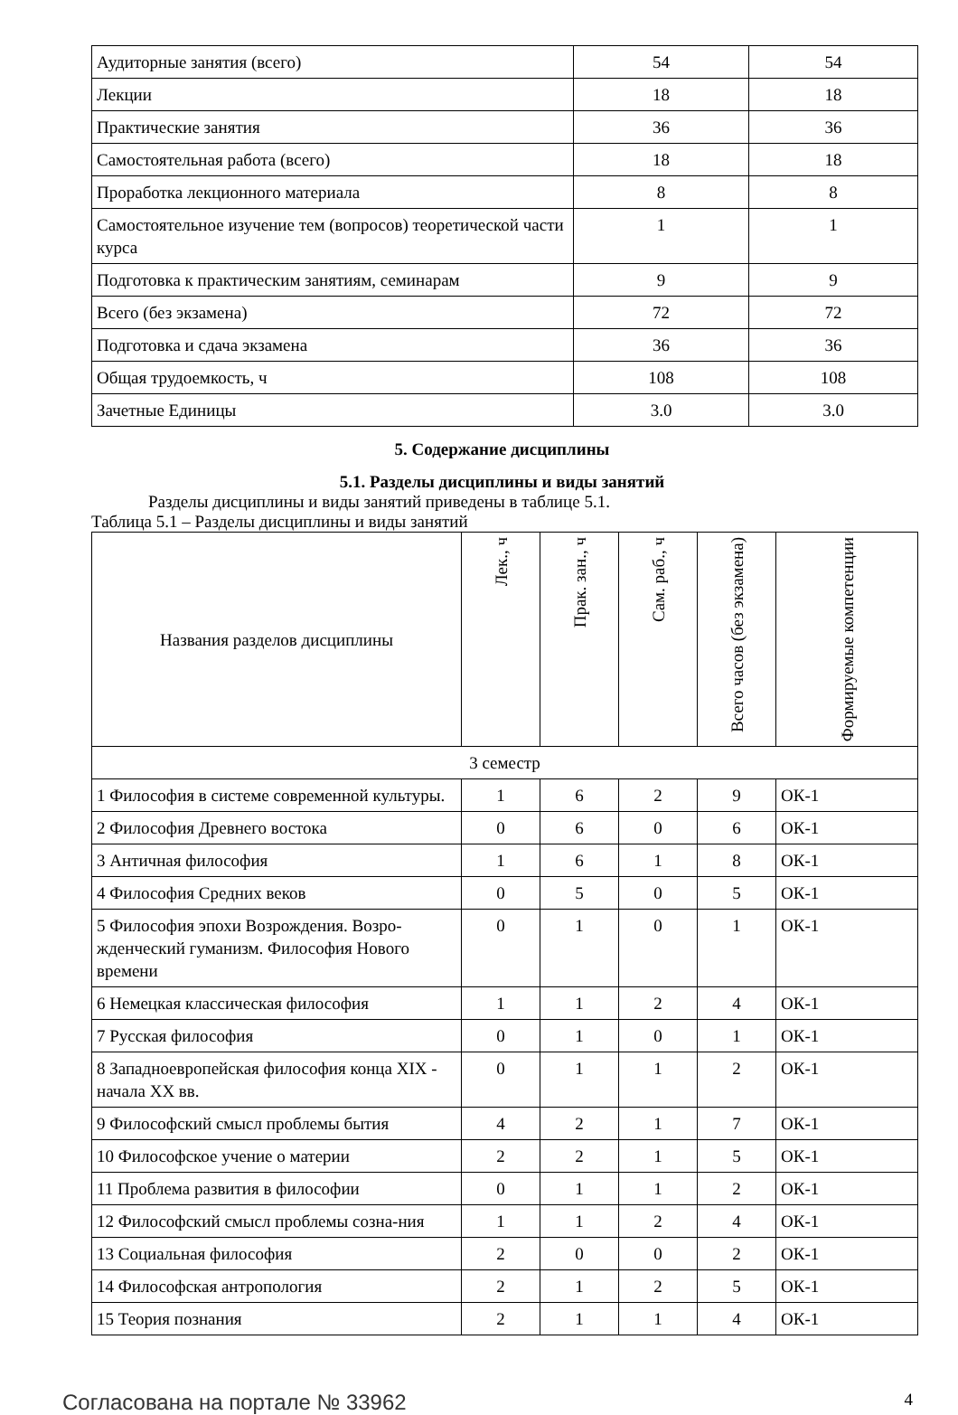| Аудиторные занятия (всего) | 54 | 54 |
| Лекции | 18 | 18 |
| Практические занятия | 36 | 36 |
| Самостоятельная работа (всего) | 18 | 18 |
| Проработка лекционного материала | 8 | 8 |
| Самостоятельное изучение тем (вопросов) теоретической части курса | 1 | 1 |
| Подготовка к практическим занятиям, семинарам | 9 | 9 |
| Всего (без экзамена) | 72 | 72 |
| Подготовка и сдача экзамена | 36 | 36 |
| Общая трудоемкость, ч | 108 | 108 |
| Зачетные Единицы | 3.0 | 3.0 |
5. Содержание дисциплины
5.1. Разделы дисциплины и виды занятий
Разделы дисциплины и виды занятий приведены в таблице 5.1.
Таблица 5.1 – Разделы дисциплины и виды занятий
| Названия разделов дисциплины | Лек., ч | Прак. зан., ч | Сам. раб., ч | Всего часов (без экзамена) | Формируемые компетенции |
| --- | --- | --- | --- | --- | --- |
| 3 семестр | | | | | |
| 1 Философия в системе современной культуры. | 1 | 6 | 2 | 9 | ОК-1 |
| 2 Философия Древнего востока | 0 | 6 | 0 | 6 | ОК-1 |
| 3 Античная философия | 1 | 6 | 1 | 8 | ОК-1 |
| 4 Философия Средних веков | 0 | 5 | 0 | 5 | ОК-1 |
| 5 Философия эпохи Возрождения. Возро-жденческий гуманизм. Философия Нового времени | 0 | 1 | 0 | 1 | ОК-1 |
| 6 Немецкая классическая философия | 1 | 1 | 2 | 4 | ОК-1 |
| 7 Русская философия | 0 | 1 | 0 | 1 | ОК-1 |
| 8 Западноевропейская философия конца XIX - начала XX вв. | 0 | 1 | 1 | 2 | ОК-1 |
| 9 Философский смысл проблемы бытия | 4 | 2 | 1 | 7 | ОК-1 |
| 10 Философское учение о материи | 2 | 2 | 1 | 5 | ОК-1 |
| 11 Проблема развития в философии | 0 | 1 | 1 | 2 | ОК-1 |
| 12 Философский смысл проблемы созна-ния | 1 | 1 | 2 | 4 | ОК-1 |
| 13 Социальная философия | 2 | 0 | 0 | 2 | ОК-1 |
| 14 Философская антропология | 2 | 1 | 2 | 5 | ОК-1 |
| 15 Теория познания | 2 | 1 | 1 | 4 | ОК-1 |
Согласована на портале № 33962 4